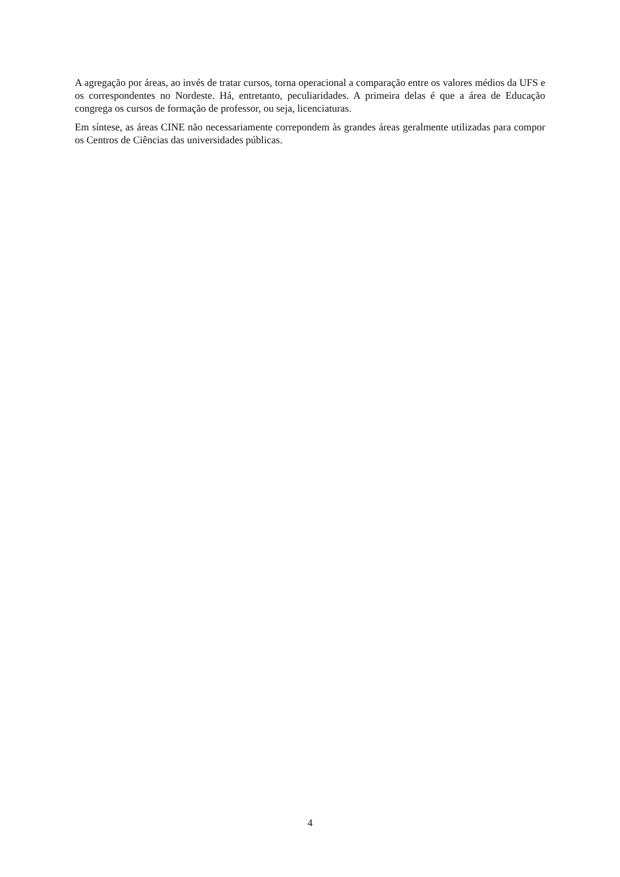A agregação por áreas, ao invés de tratar cursos, torna operacional a comparação entre os valores médios da UFS e os correspondentes no Nordeste. Há, entretanto, peculiaridades. A primeira delas é que a área de Educação congrega os cursos de formação de professor, ou seja, licenciaturas.
Em síntese, as áreas CINE não necessariamente correpondem às grandes áreas geralmente utilizadas para compor os Centros de Ciências das universidades públicas.
4